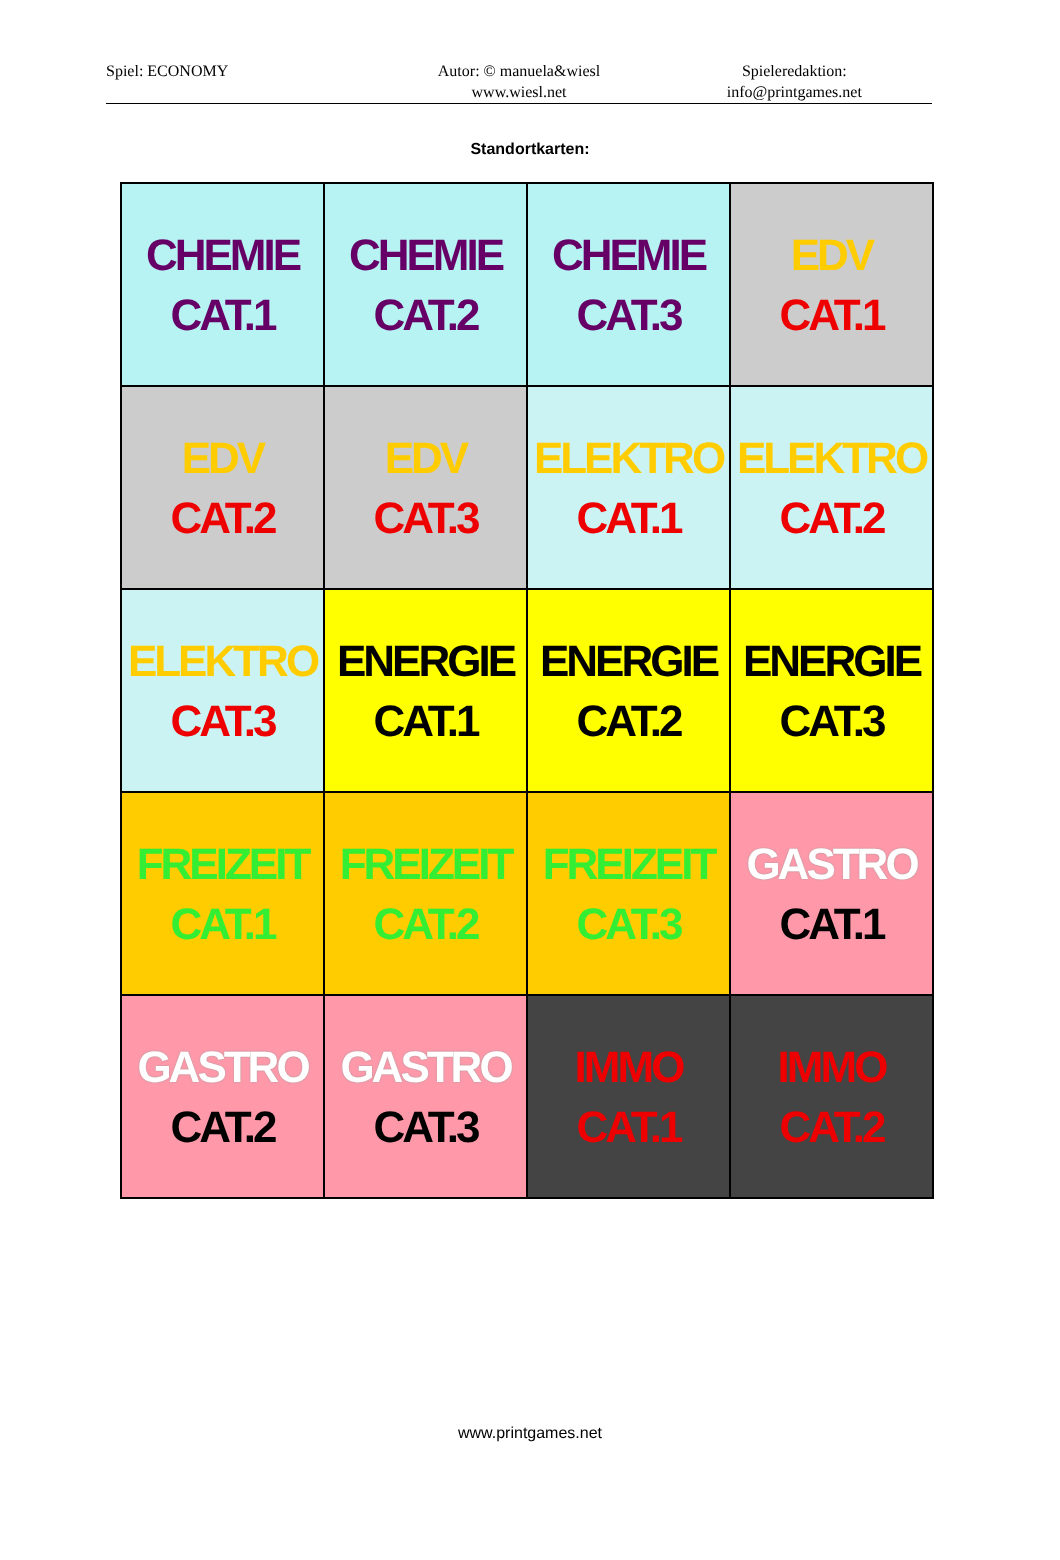Spiel: ECONOMY Autor: © manuela&wiesl
www.wiesl.net
Spieleredaktion:
info@printgames.net
Standortkarten:
CHEMIE
CAT.1
CHEMIE
CAT.2
CHEMIE
CAT.3
EDV
CAT.1
EDV
CAT.2
EDV
CAT.3
ELEKTRO
CAT.1
ELEKTRO
CAT.2
ELEKTRO
CAT.3
ENERGIE
CAT.1
ENERGIE
CAT.2
ENERGIE
CAT.3
FREIZEIT
CAT.1
FREIZEIT
CAT.2
FREIZEIT
CAT.3
GASTRO
CAT.1
GASTRO
CAT.2
GASTRO
CAT.3
IMMO
CAT.1
IMMO
CAT.2
www.printgames.net